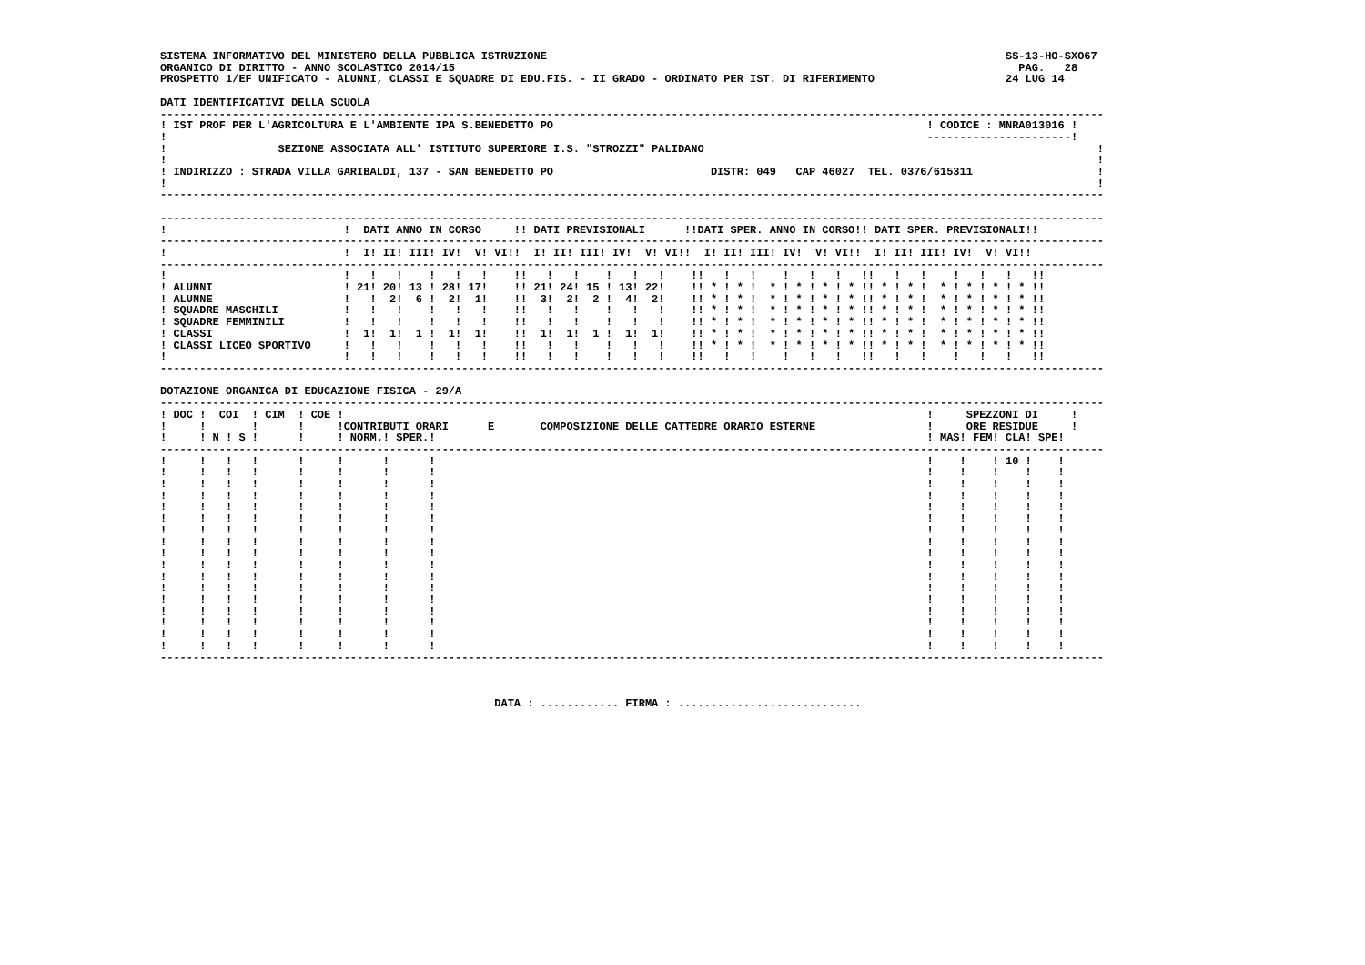SISTEMA INFORMATIVO DEL MINISTERO DELLA PUBBLICA ISTRUZIONE                                                                      SS-13-HO-SXO67
ORGANICO DI DIRITTO - ANNO SCOLASTICO 2014/15                                                                                      PAG.   28
PROSPETTO 1/EF UNIFICATO - ALUNNI, CLASSI E SQUADRE DI EDU.FIS. - II GRADO - ORDINATO PER IST. DI RIFERIMENTO                    24 LUG 14

DATI IDENTIFICATIVI DELLA SCUOLA
------------------------------------------------------------------------------------------------------------------------------------------------
! IST PROF PER L'AGRICOLTURA E L'AMBIENTE IPA S.BENEDETTO PO                                                         ! CODICE : MNRA013016 !
!                                                                                                                    ----------------------!
!                 SEZIONE ASSOCIATA ALL' ISTITUTO SUPERIORE I.S. "STROZZI" PALIDANO                                                            !
!                                                                                                                                              !
! INDIRIZZO : STRADA VILLA GARIBALDI, 137 - SAN BENEDETTO PO                        DISTR: 049   CAP 46027  TEL. 0376/615311                   !
!                                                                                                                                              !
------------------------------------------------------------------------------------------------------------------------------------------------

------------------------------------------------------------------------------------------------------------------------------------------------
!                           !  DATI ANNO IN CORSO     !! DATI PREVISIONALI      !!DATI SPER. ANNO IN CORSO!! DATI SPER. PREVISIONALI!!
------------------------------------------------------------------------------------------------------------------------------------------------
!                           !  I! II! III! IV!  V! VI!!  I! II! III! IV!  V! VI!!  I! II! III! IV!  V! VI!!  I! II! III! IV!  V! VI!!
------------------------------------------------------------------------------------------------------------------------------------------------
!                           !   !   !    !   !   !    !!   !   !    !   !   !    !!   !   !    !   !   !   !!   !   !    !   !   !   !!
! ALUNNI                    ! 21! 20! 13 ! 28! 17!    !! 21! 24! 15 ! 13! 22!    !! * ! * !  * ! * ! * ! * !! * ! * !  * ! * ! * ! * !!
! ALUNNE                    !   !  2!  6 !  2!  1!    !!  3!  2!  2 !  4!  2!    !! * ! * !  * ! * ! * ! * !! * ! * !  * ! * ! * ! * !!
! SQUADRE MASCHILI          !   !   !    !   !   !    !!   !   !    !   !   !    !! * ! * !  * ! * ! * ! * !! * ! * !  * ! * ! * ! * !!
! SQUADRE FEMMINILI         !   !   !    !   !   !    !!   !   !    !   !   !    !! * ! * !  * ! * ! * ! * !! * ! * !  * ! * ! * ! * !!
! CLASSI                    !  1!  1!  1 !  1!  1!    !!  1!  1!  1 !  1!  1!    !! * ! * !  * ! * ! * ! * !! * ! * !  * ! * ! * ! * !!
! CLASSI LICEO SPORTIVO     !   !   !    !   !   !    !!   !   !    !   !   !    !! * ! * !  * ! * ! * ! * !! * ! * !  * ! * ! * ! * !!
!                           !   !   !    !   !   !    !!   !   !    !   !   !    !!   !   !    !   !   !   !!   !   !    !   !   !   !!
------------------------------------------------------------------------------------------------------------------------------------------------

DOTAZIONE ORGANICA DI EDUCAZIONE FISICA - 29/A
------------------------------------------------------------------------------------------------------------------------------------------------
! DOC !  COI  ! CIM  ! COE !                                                                                         !     SPEZZONI DI     !
!     !       !      !     !CONTRIBUTI ORARI      E       COMPOSIZIONE DELLE CATTEDRE ORARIO ESTERNE                 !     ORE RESIDUE     !
!     ! N ! S !      !     ! NORM.! SPER.!                                                                           ! MAS! FEM! CLA! SPE!
------------------------------------------------------------------------------------------------------------------------------------------------
!     !   !   !      !     !      !      !                                                                           !    !    ! 10 !    !
!     !   !   !      !     !      !      !                                                                           !    !    !    !    !
!     !   !   !      !     !      !      !                                                                           !    !    !    !    !
!     !   !   !      !     !      !      !                                                                           !    !    !    !    !
!     !   !   !      !     !      !      !                                                                           !    !    !    !    !
!     !   !   !      !     !      !      !                                                                           !    !    !    !    !
!     !   !   !      !     !      !      !                                                                           !    !    !    !    !
!     !   !   !      !     !      !      !                                                                           !    !    !    !    !
!     !   !   !      !     !      !      !                                                                           !    !    !    !    !
!     !   !   !      !     !      !      !                                                                           !    !    !    !    !
!     !   !   !      !     !      !      !                                                                           !    !    !    !    !
!     !   !   !      !     !      !      !                                                                           !    !    !    !    !
!     !   !   !      !     !      !      !                                                                           !    !    !    !    !
!     !   !   !      !     !      !      !                                                                           !    !    !    !    !
!     !   !   !      !     !      !      !                                                                           !    !    !    !    !
!     !   !   !      !     !      !      !                                                                           !    !    !    !    !
!     !   !   !      !     !      !      !                                                                           !    !    !    !    !
------------------------------------------------------------------------------------------------------------------------------------------------



                                                   DATA : ............ FIRMA : ............................